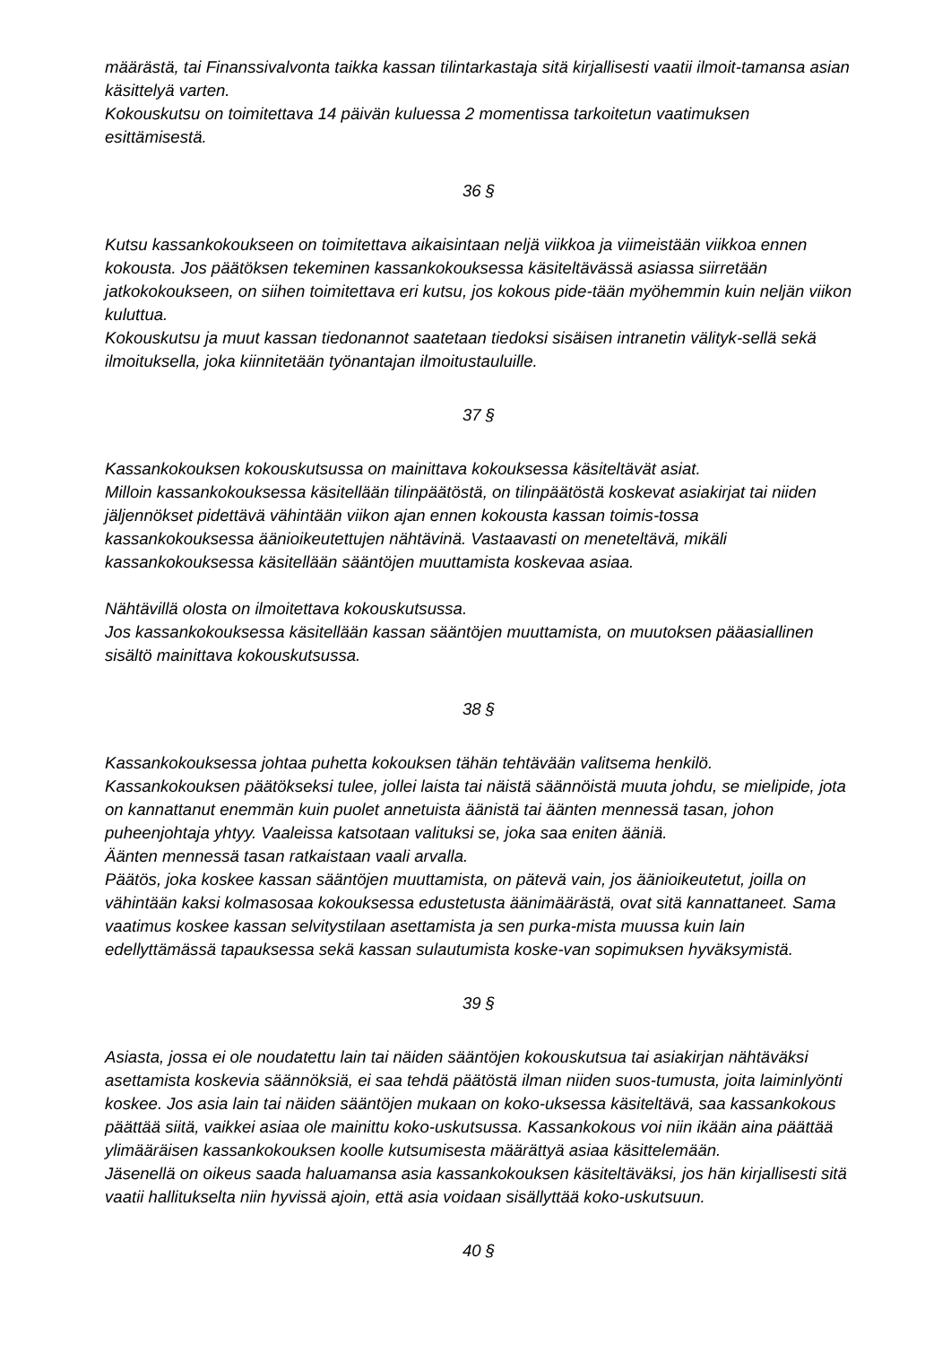määrästä, tai Finanssivalvonta taikka kassan tilintarkastaja sitä kirjallisesti vaatii ilmoit-tamansa asian käsittelyä varten.
Kokouskutsu on toimitettava 14 päivän kuluessa 2 momentissa tarkoitetun vaatimuksen esittämisestä.
36 §
Kutsu kassankokoukseen on toimitettava aikaisintaan neljä viikkoa ja viimeistään viikkoa ennen kokousta. Jos päätöksen tekeminen kassankokouksessa käsiteltävässä asiassa siirretään jatkokokoukseen, on siihen toimitettava eri kutsu, jos kokous pide-tään myöhemmin kuin neljän viikon kuluttua.
Kokouskutsu ja muut kassan tiedonannot saatetaan tiedoksi sisäisen intranetin välityk-sellä sekä ilmoituksella, joka kiinnitetään työnantajan ilmoitustauluille.
37 §
Kassankokouksen kokouskutsussa on mainittava kokouksessa käsiteltävät asiat.
Milloin kassankokouksessa käsitellään tilinpäätöstä, on tilinpäätöstä koskevat asiakirjat tai niiden jäljennökset pidettävä vähintään viikon ajan ennen kokousta kassan toimis-tossa kassankokouksessa äänioikeutettujen nähtävinä. Vastaavasti on meneteltävä, mikäli kassankokouksessa käsitellään sääntöjen muuttamista koskevaa asiaa.
Nähtävillä olosta on ilmoitettava kokouskutsussa.
Jos kassankokouksessa käsitellään kassan sääntöjen muuttamista, on muutoksen pääasiallinen sisältö mainittava kokouskutsussa.
38 §
Kassankokouksessa johtaa puhetta kokouksen tähän tehtävään valitsema henkilö.
Kassankokouksen päätökseksi tulee, jollei laista tai näistä säännöistä muuta johdu, se mielipide, jota on kannattanut enemmän kuin puolet annetuista äänistä tai äänten mennessä tasan, johon puheenjohtaja yhtyy. Vaaleissa katsotaan valituksi se, joka saa eniten ääniä.
Äänten mennessä tasan ratkaistaan vaali arvalla.
Päätös, joka koskee kassan sääntöjen muuttamista, on pätevä vain, jos äänioikeutetut, joilla on vähintään kaksi kolmasosaa kokouksessa edustetusta äänimäärästä, ovat sitä kannattaneet. Sama vaatimus koskee kassan selvitystilaan asettamista ja sen purka-mista muussa kuin lain edellyttämässä tapauksessa sekä kassan sulautumista koske-van sopimuksen hyväksymistä.
39 §
Asiasta, jossa ei ole noudatettu lain tai näiden sääntöjen kokouskutsua tai asiakirjan nähtäväksi asettamista koskevia säännöksiä, ei saa tehdä päätöstä ilman niiden suos-tumusta, joita laiminlyönti koskee. Jos asia lain tai näiden sääntöjen mukaan on koko-uksessa käsiteltävä, saa kassankokous päättää siitä, vaikkei asiaa ole mainittu koko-uskutsussa. Kassankokous voi niin ikään aina päättää ylimääräisen kassankokouksen koolle kutsumisesta määrättyä asiaa käsittelemään.
Jäsenellä on oikeus saada haluamansa asia kassankokouksen käsiteltäväksi, jos hän kirjallisesti sitä vaatii hallitukselta niin hyvissä ajoin, että asia voidaan sisällyttää koko-uskutsuun.
40 §